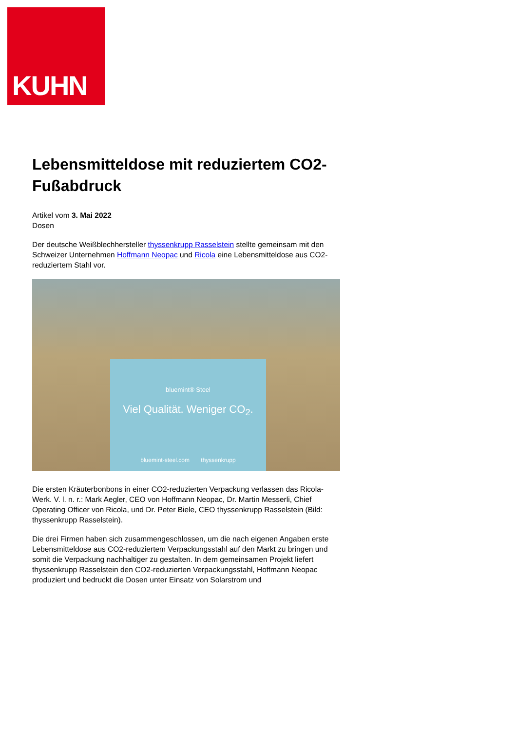KUHN
Lebensmitteldose mit reduziertem CO2-Fußabdruck
Artikel vom 3. Mai 2022
Dosen
Der deutsche Weißblechhersteller thyssenkrupp Rasselstein stellte gemeinsam mit den Schweizer Unternehmen Hoffmann Neopac und Ricola eine Lebensmitteldose aus CO2-reduziertem Stahl vor.
bluemint® Steel
Viel Qualität. Weniger CO<sub>2</sub>.
bluemint-steel.com thyssenkrupp
Die ersten Kräuterbonbons in einer CO2-reduzierten Verpackung verlassen das Ricola-Werk. V. l. n. r.: Mark Aegler, CEO von Hoffmann Neopac, Dr. Martin Messerli, Chief Operating Officer von Ricola, und Dr. Peter Biele, CEO thyssenkrupp Rasselstein (Bild: thyssenkrupp Rasselstein).
Die drei Firmen haben sich zusammengeschlossen, um die nach eigenen Angaben erste Lebensmitteldose aus CO2-reduziertem Verpackungsstahl auf den Markt zu bringen und somit die Verpackung nachhaltiger zu gestalten. In dem gemeinsamen Projekt liefert thyssenkrupp Rasselstein den CO2-reduzierten Verpackungsstahl, Hoffmann Neopac produziert und bedruckt die Dosen unter Einsatz von Solarstrom und